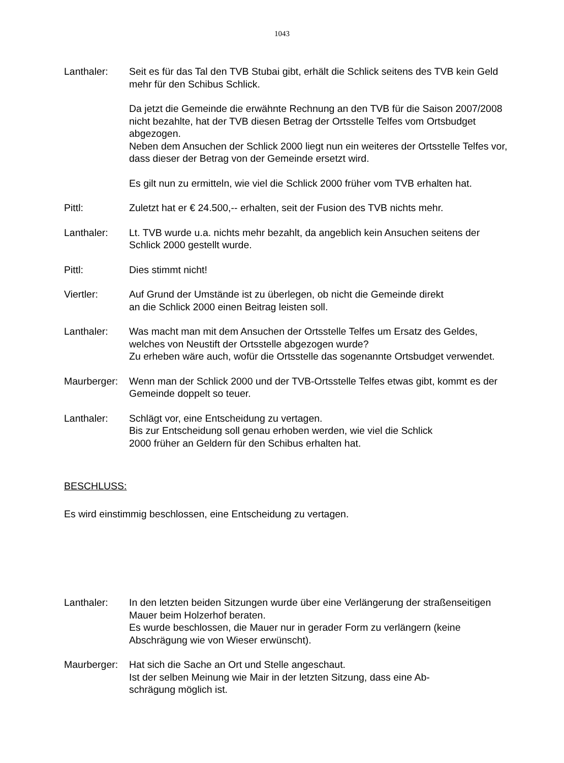1043
Lanthaler: Seit es für das Tal den TVB Stubai gibt, erhält die Schlick seitens des TVB kein Geld mehr für den Schibus Schlick.
Da jetzt die Gemeinde die erwähnte Rechnung an den TVB für die Saison 2007/2008 nicht bezahlte, hat der TVB diesen Betrag der Ortsstelle Telfes vom Ortsbudget abgezogen.
Neben dem Ansuchen der Schlick 2000 liegt nun ein weiteres der Ortsstelle Telfes vor, dass dieser der Betrag von der Gemeinde ersetzt wird.
Es gilt nun zu ermitteln, wie viel die Schlick 2000 früher vom TVB erhalten hat.
Pittl: Zuletzt hat er € 24.500,-- erhalten, seit der Fusion des TVB nichts mehr.
Lanthaler: Lt. TVB wurde u.a. nichts mehr bezahlt, da angeblich kein Ansuchen seitens der Schlick 2000 gestellt wurde.
Pittl: Dies stimmt nicht!
Viertler: Auf Grund der Umstände ist zu überlegen, ob nicht die Gemeinde direkt
an die Schlick 2000 einen Beitrag leisten soll.
Lanthaler: Was macht man mit dem Ansuchen der Ortsstelle Telfes um Ersatz des Geldes, welches von Neustift der Ortsstelle abgezogen wurde?
Zu erheben wäre auch, wofür die Ortsstelle das sogenannte Ortsbudget verwendet.
Maurberger:
Wenn man der Schlick 2000 und der TVB-Ortsstelle Telfes etwas gibt, kommt es der Gemeinde doppelt so teuer.
Lanthaler: Schlägt vor, eine Entscheidung zu vertagen.
Bis zur Entscheidung soll genau erhoben werden, wie viel die Schlick
2000 früher an Geldern für den Schibus erhalten hat.
BESCHLUSS:
Es wird einstimmig beschlossen, eine Entscheidung zu vertagen.
Lanthaler: In den letzten beiden Sitzungen wurde über eine Verlängerung der straßenseitigen Mauer beim Holzerhof beraten.
Es wurde beschlossen, die Mauer nur in gerader Form zu verlängern (keine Abschrägung wie von Wieser erwünscht).
Maurberger:
Hat sich die Sache an Ort und Stelle angeschaut.
Ist der selben Meinung wie Mair in der letzten Sitzung, dass eine Ab-
schrägung möglich ist.